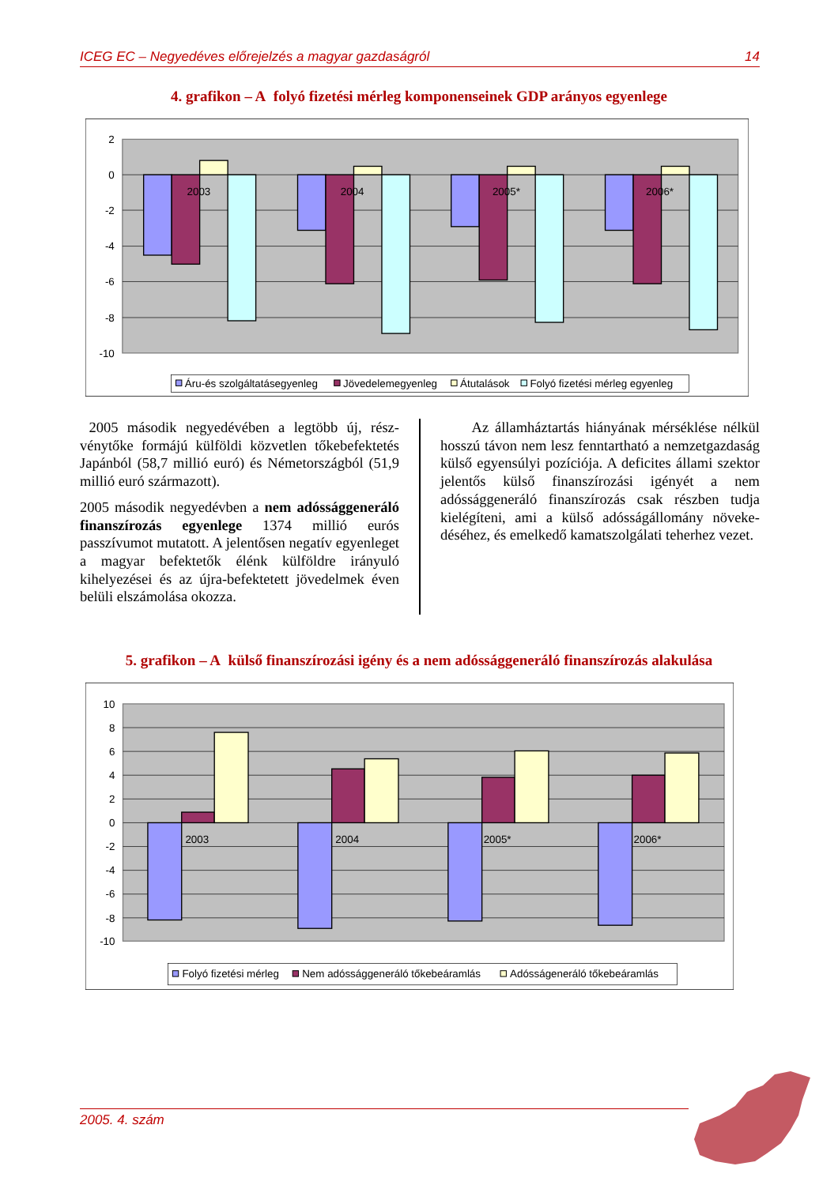ICEG EC – Negyedéves előrejelzés a magyar gazdaságról 14
4. grafikon – A folyó fizetési mérleg komponenseinek GDP arányos egyenlege
2
0
-2
-4
-6
-8
-10
2003
2004
2005*
2006*
Áru-és szolgáltatásegyenleg
Jövedelemegyenleg
Átutalások
Folyó fizetési mérleg egyenleg
2005 második negyedévében a legtöbb új, rész­vénytőke formájú külföldi közvetlen tőkebefekte­tés Japánból (58,7 millió euró) és Németországból (51,9 millió euró származott).
2005 második negyedévben a nem adóssággene­ráló finanszírozás egyenlege 1374 millió eurós passzívumot mutatott. A jelentősen negatív egyen­leget a magyar befektetők élénk külföldre irányuló kihelyezései és az újra-befektetett jövedelmek éven belüli elszámolása okozza.
Az államháztartás hiányának mérséklése nélkül hosszú távon nem lesz fenntartható a nemzetgazda­ság külső egyensúlyi pozíciója. A deficites állami szektor jelentős külső finanszírozási igényét a nem adóssággeneráló finanszírozás csak részben tudja kielégíteni, ami a külső adósságállomány növeke­déséhez, és emelkedő kamatszolgálati teherhez vezet.
5. grafikon – A külső finanszírozási igény és a nem adóssággeneráló finanszírozás alakulása
10
8
6
4
2
0
-2
-4
-6
-8
-10
2003
2004
2005*
2006*
Folyó fizetési mérleg
Nem adóssággeneráló tőkebeáramlás
Adósságeneráló tőkebeáramlás
2005. 4. szám